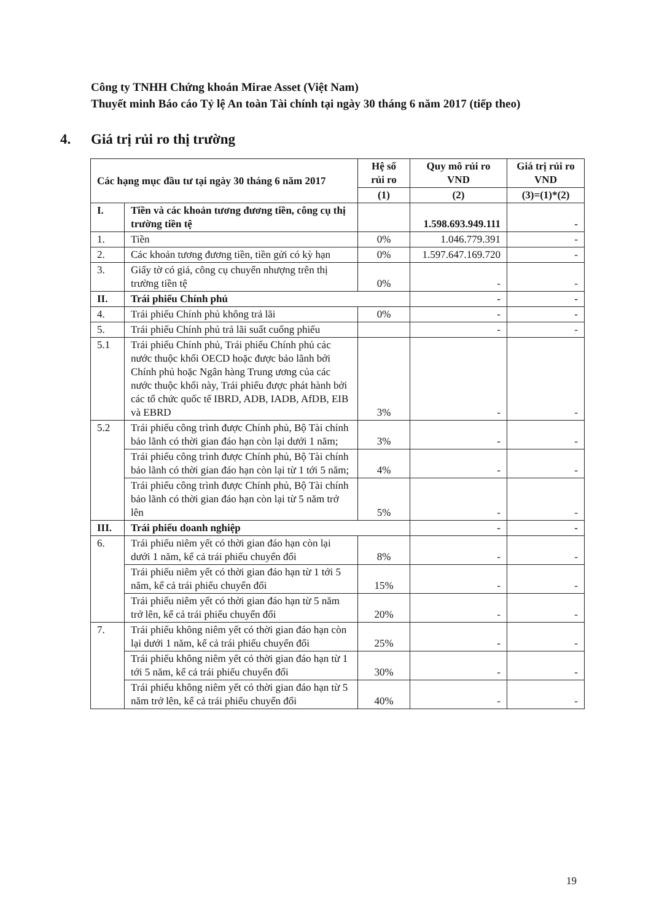Công ty TNHH Chứng khoán Mirae Asset (Việt Nam)
Thuyết minh Báo cáo Tỷ lệ An toàn Tài chính tại ngày 30 tháng 6 năm 2017 (tiếp theo)
4. Giá trị rủi ro thị trường
| Các hạng mục đầu tư tại ngày 30 tháng 6 năm 2017 | | Hệ số rủi ro | Quy mô rủi ro VND | Giá trị rủi ro VND |
| --- | --- | --- | --- | --- |
| | | (1) | (2) | (3)=(1)*(2) |
| I. | Tiền và các khoản tương đương tiền, công cụ thị trường tiền tệ | | 1.598.693.949.111 | - |
| 1. | Tiền | 0% | 1.046.779.391 | - |
| 2. | Các khoản tương đương tiền, tiền gửi có kỳ hạn | 0% | 1.597.647.169.720 | - |
| 3. | Giấy tờ có giá, công cụ chuyển nhượng trên thị trường tiền tệ | 0% | - | - |
| II. | Trái phiếu Chính phủ | | - | - |
| 4. | Trái phiếu Chính phủ không trả lãi | 0% | - | - |
| 5. | Trái phiếu Chính phủ trả lãi suất cuống phiếu | | - | - |
| 5.1 | Trái phiếu Chính phủ, Trái phiếu Chính phủ các nước thuộc khối OECD hoặc được bảo lãnh bởi Chính phủ hoặc Ngân hàng Trung ương của các nước thuộc khối này, Trái phiếu được phát hành bởi các tổ chức quốc tế IBRD, ADB, IADB, AfDB, EIB và EBRD | 3% | - | - |
| 5.2 | Trái phiếu công trình được Chính phủ, Bộ Tài chính bảo lãnh có thời gian đáo hạn còn lại dưới 1 năm; | 3% | - | - |
| | Trái phiếu công trình được Chính phủ, Bộ Tài chính bảo lãnh có thời gian đáo hạn còn lại từ 1 tới 5 năm; | 4% | - | - |
| | Trái phiếu công trình được Chính phủ, Bộ Tài chính bảo lãnh có thời gian đáo hạn còn lại từ 5 năm trở lên | 5% | - | - |
| III. | Trái phiếu doanh nghiệp | | - | - |
| 6. | Trái phiếu niêm yết có thời gian đáo hạn còn lại dưới 1 năm, kể cả trái phiếu chuyển đổi | 8% | - | - |
| | Trái phiếu niêm yết có thời gian đáo hạn từ 1 tới 5 năm, kể cả trái phiếu chuyển đổi | 15% | - | - |
| | Trái phiếu niêm yết có thời gian đáo hạn từ 5 năm trở lên, kể cả trái phiếu chuyển đổi | 20% | - | - |
| 7. | Trái phiếu không niêm yết có thời gian đáo hạn còn lại dưới 1 năm, kể cả trái phiếu chuyển đổi | 25% | - | - |
| | Trái phiếu không niêm yết có thời gian đáo hạn từ 1 tới 5 năm, kể cả trái phiếu chuyển đổi | 30% | - | - |
| | Trái phiếu không niêm yết có thời gian đáo hạn từ 5 năm trở lên, kể cả trái phiếu chuyển đổi | 40% | - | - |
19